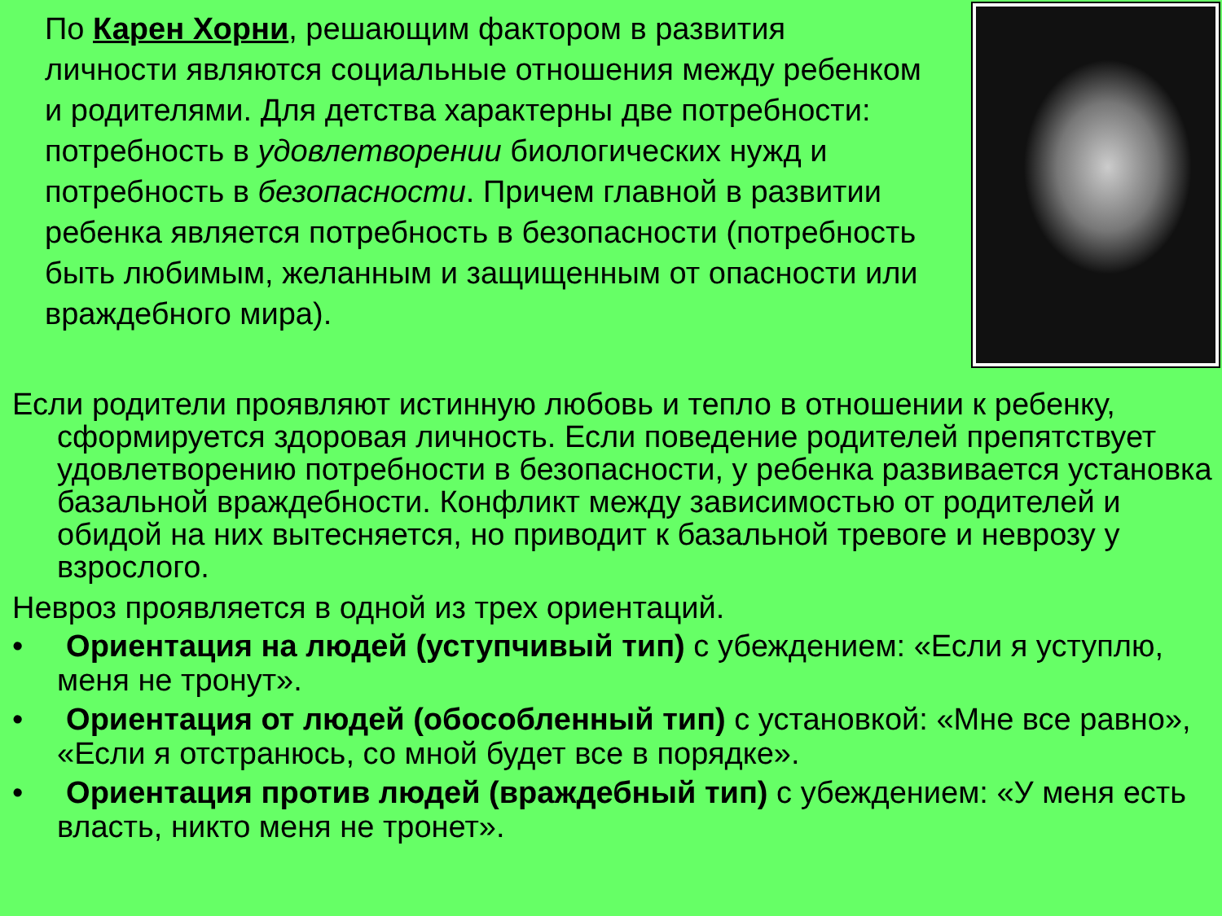По Карен Хорни, решающим фактором в развития личности являются социальные отношения между ребенком и родителями. Для детства характерны две потребности: потребность в удовлетворении биологических нужд и потребность в безопасности. Причем главной в развитии ребенка является потребность в безопасности (потребность быть любимым, желанным и защищенным от опасности или враждебного мира).
Если родители проявляют истинную любовь и тепло в отношении к ребенку, сформируется здоровая личность. Если поведение родителей препятствует удовлетворению потребности в безопасности, у ребенка развивается установка базальной враждебности. Конфликт между зависимостью от родителей и обидой на них вытесняется, но приводит к базальной тревоге и неврозу у взрослого.
Невроз проявляется в одной из трех ориентаций.
• Ориентация на людей (уступчивый тип) с убеждением: «Если я уступлю, меня не тронут».
• Ориентация от людей (обособленный тип) с установкой: «Мне все равно», «Если я отстранюсь, со мной будет все в порядке».
• Ориентация против людей (враждебный тип) с убеждением: «У меня есть власть, никто меня не тронет».